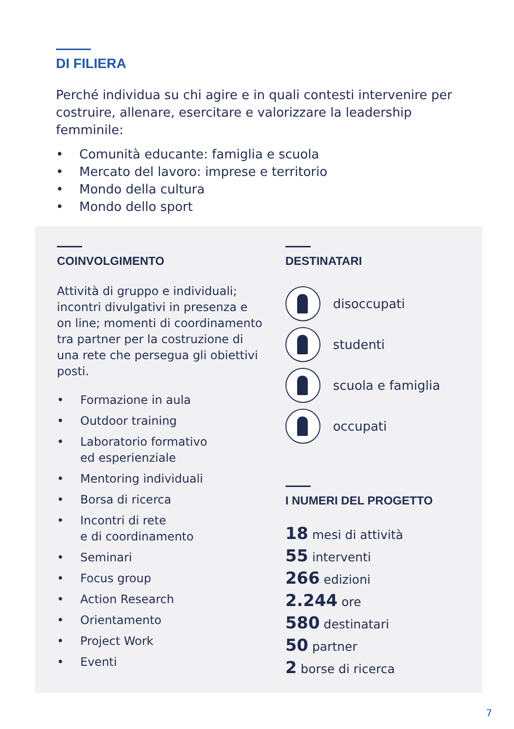DI FILIERA
Perché individua su chi agire e in quali contesti intervenire per costruire, allenare, esercitare e valorizzare la leadership femminile:
• Comunità educante: famiglia e scuola
• Mercato del lavoro: imprese e territorio
• Mondo della cultura
• Mondo dello sport
COINVOLGIMENTO
Attività di gruppo e individuali; incontri divulgativi in presenza e on line; momenti di coordinamento tra partner per la costruzione di una rete che persegua gli obiettivi posti.
• Formazione in aula
• Outdoor training
• Laboratorio formativo
ed esperienziale
• Mentoring individuali
• Borsa di ricerca
• Incontri di rete
e di coordinamento
• Seminari
• Focus group
• Action Research
• Orientamento
• Project Work
• Eventi
DESTINATARI
disoccupati
studenti
scuola e famiglia
occupati
I NUMERI DEL PROGETTO
18 mesi di attività
55 interventi
266 edizioni
2.244 ore
580 destinatari
50 partner
2 borse di ricerca
7